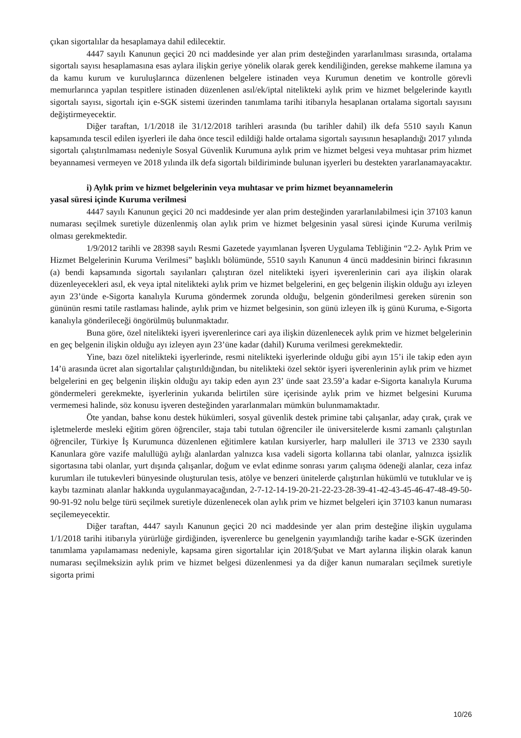çıkan sigortalılar da hesaplamaya dahil edilecektir.
4447 sayılı Kanunun geçici 20 nci maddesinde yer alan prim desteğinden yararlanılması sırasında, ortalama sigortalı sayısı hesaplamasına esas aylara ilişkin geriye yönelik olarak gerek kendiliğinden, gerekse mahkeme ilamına ya da kamu kurum ve kuruluşlarınca düzenlenen belgelere istinaden veya Kurumun denetim ve kontrolle görevli memurlarınca yapılan tespitlere istinaden düzenlenen asıl/ek/iptal nitelikteki aylık prim ve hizmet belgelerinde kayıtlı sigortalı sayısı, sigortalı için e-SGK sistemi üzerinden tanımlama tarihi itibarıyla hesaplanan ortalama sigortalı sayısını değiştirmeyecektir.
Diğer taraftan, 1/1/2018 ile 31/12/2018 tarihleri arasında (bu tarihler dahil) ilk defa 5510 sayılı Kanun kapsamında tescil edilen işyerleri ile daha önce tescil edildiği halde ortalama sigortalı sayısının hesaplandığı 2017 yılında sigortalı çalıştırılmaması nedeniyle Sosyal Güvenlik Kurumuna aylık prim ve hizmet belgesi veya muhtasar prim hizmet beyannamesi vermeyen ve 2018 yılında ilk defa sigortalı bildiriminde bulunan işyerleri bu destekten yararlanamayacaktır.
i) Aylık prim ve hizmet belgelerinin veya muhtasar ve prim hizmet beyannamelerin
yasal süresi içinde Kuruma verilmesi
4447 sayılı Kanunun geçici 20 nci maddesinde yer alan prim desteğinden yararlanılabilmesi için 37103 kanun numarası seçilmek suretiyle düzenlenmiş olan aylık prim ve hizmet belgesinin yasal süresi içinde Kuruma verilmiş olması gerekmektedir.
1/9/2012 tarihli ve 28398 sayılı Resmi Gazetede yayımlanan İşveren Uygulama Tebliğinin “2.2- Aylık Prim ve Hizmet Belgelerinin Kuruma Verilmesi” başlıklı bölümünde, 5510 sayılı Kanunun 4 üncü maddesinin birinci fıkrasının (a) bendi kapsamında sigortalı sayılanları çalıştıran özel nitelikteki işyeri işverenlerinin cari aya ilişkin olarak düzenleyecekleri asıl, ek veya iptal nitelikteki aylık prim ve hizmet belgelerini, en geç belgenin ilişkin olduğu ayı izleyen ayın 23’ünde e-Sigorta kanalıyla Kuruma göndermek zorunda olduğu, belgenin gönderilmesi gereken sürenin son gününün resmi tatile rastlaması halinde, aylık prim ve hizmet belgesinin, son günü izleyen ilk iş günü Kuruma, e-Sigorta kanalıyla gönderileceği öngörülmüş bulunmaktadır.
Buna göre, özel nitelikteki işyeri işverenlerince cari aya ilişkin düzenlenecek aylık prim ve hizmet belgelerinin en geç belgenin ilişkin olduğu ayı izleyen ayın 23’üne kadar (dahil) Kuruma verilmesi gerekmektedir.
Yine, bazı özel nitelikteki işyerlerinde, resmi nitelikteki işyerlerinde olduğu gibi ayın 15’i ile takip eden ayın 14’ü arasında ücret alan sigortalılar çalıştırıldığından, bu nitelikteki özel sektör işyeri işverenlerinin aylık prim ve hizmet belgelerini en geç belgenin ilişkin olduğu ayı takip eden ayın 23’ ünde saat 23.59’a kadar e-Sigorta kanalıyla Kuruma göndermeleri gerekmekte, işyerlerinin yukarıda belirtilen süre içerisinde aylık prim ve hizmet belgesini Kuruma vermemesi halinde, söz konusu işveren desteğinden yararlanmaları mümkün bulunmamaktadır.
Öte yandan, bahse konu destek hükümleri, sosyal güvenlik destek primine tabi çalışanlar, aday çırak, çırak ve işletmelerde mesleki eğitim gören öğrenciler, staja tabi tutulan öğrenciler ile üniversitelerde kısmi zamanlı çalıştırılan öğrenciler, Türkiye İş Kurumunca düzenlenen eğitimlere katılan kursiyerler, harp malulleri ile 3713 ve 2330 sayılı Kanunlara göre vazife malullüğü aylığı alanlardan yalnızca kısa vadeli sigorta kollarına tabi olanlar, yalnızca işsizlik sigortasına tabi olanlar, yurt dışında çalışanlar, doğum ve evlat edinme sonrası yarım çalışma ödeneği alanlar, ceza infaz kurumları ile tutukevleri bünyesinde oluşturulan tesis, atölye ve benzeri ünitelerde çalıştırılan hükümlü ve tutuklular ve iş kaybı tazminatı alanlar hakkında uygulanmayacağından, 2-7-12-14-19-20-21-22-23-28-39-41-42-43-45-46-47-48-49-50-90-91-92 nolu belge türü seçilmek suretiyle düzenlenecek olan aylık prim ve hizmet belgeleri için 37103 kanun numarası seçilemeyecektir.
Diğer taraftan, 4447 sayılı Kanunun geçici 20 nci maddesinde yer alan prim desteğine ilişkin uygulama 1/1/2018 tarihi itibarıyla yürürlüğe girdiğinden, işverenlerce bu genelgenin yayımlandığı tarihe kadar e-SGK üzerinden tanımlama yapılamaması nedeniyle, kapsama giren sigortalılar için 2018/Şubat ve Mart aylarına ilişkin olarak kanun numarası seçilmeksizin aylık prim ve hizmet belgesi düzenlenmesi ya da diğer kanun numaraları seçilmek suretiyle sigorta primi
10/26